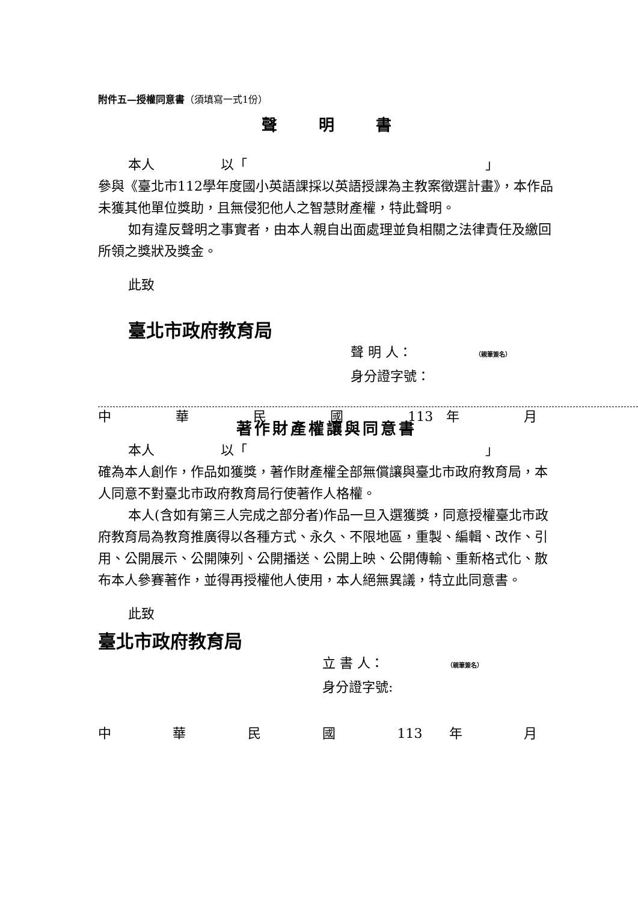附件五—授權同意書（須填寫一式1份）
聲 明 書
本人　　　　　以「　　　　　　　　　　　　　　　　　　」
參與《臺北市112學年度國小英語課採以英語授課為主教案徵選計畫》，本作品未獲其他單位獎助，且無侵犯他人之智慧財產權，特此聲明。
如有違反聲明之事實者，由本人親自出面處理並負相關之法律責任及繳回所領之獎狀及獎金。
此致
臺北市政府教育局
聲 明 人：　　　　　（親筆簽名）
身分證字號：
中華民國 113　年 月
著作財產權讓與同意書
本人　　　　　以「　　　　　　　　　　　　　　　　　　」
確為本人創作，作品如獲獎，著作財產權全部無償讓與臺北市政府教育局，本人同意不對臺北市政府教育局行使著作人格權。
本人(含如有第三人完成之部分者)作品一旦入選獲獎，同意授權臺北市政府教育局為教育推廣得以各種方式、永久、不限地區，重製、編輯、改作、引用、公開展示、公開陳列、公開播送、公開上映、公開傳輸、重新格式化、散布本人參賽著作，並得再授權他人使用，本人絕無異議，特立此同意書。
此致
臺北市政府教育局
立 書 人：　　　　　（親筆簽名）
身分證字號:
中華民國 113　　年 月